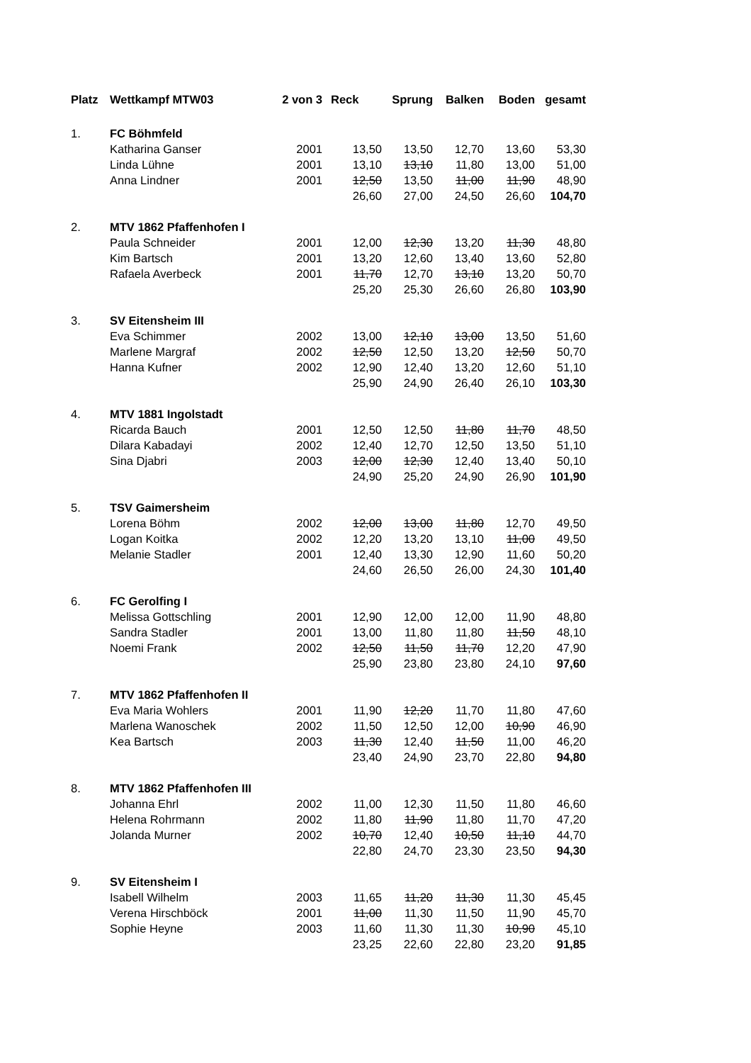| Platz | Wettkampf MTW03 | 2 von 3 | Reck | Sprung | Balken | Boden | gesamt |
| --- | --- | --- | --- | --- | --- | --- | --- |
| 1. | FC Böhmfeld | | | | | | |
| | Katharina Ganser | 2001 | 13,50 | 13,50 | 12,70 | 13,60 | 53,30 |
| | Linda Lühne | 2001 | 13,10 | 13,10 | 11,80 | 13,00 | 51,00 |
| | Anna Lindner | 2001 | 12,50 | 13,50 | 11,00 | 11,90 | 48,90 |
| | | | 26,60 | 27,00 | 24,50 | 26,60 | 104,70 |
| 2. | MTV 1862 Pfaffenhofen I | | | | | | |
| | Paula Schneider | 2001 | 12,00 | 12,30 | 13,20 | 11,30 | 48,80 |
| | Kim Bartsch | 2001 | 13,20 | 12,60 | 13,40 | 13,60 | 52,80 |
| | Rafaela Averbeck | 2001 | 11,70 | 12,70 | 13,10 | 13,20 | 50,70 |
| | | | 25,20 | 25,30 | 26,60 | 26,80 | 103,90 |
| 3. | SV Eitensheim III | | | | | | |
| | Eva Schimmer | 2002 | 13,00 | 12,10 | 13,00 | 13,50 | 51,60 |
| | Marlene Margraf | 2002 | 12,50 | 12,50 | 13,20 | 12,50 | 50,70 |
| | Hanna Kufner | 2002 | 12,90 | 12,40 | 13,20 | 12,60 | 51,10 |
| | | | 25,90 | 24,90 | 26,40 | 26,10 | 103,30 |
| 4. | MTV 1881 Ingolstadt | | | | | | |
| | Ricarda Bauch | 2001 | 12,50 | 12,50 | 11,80 | 11,70 | 48,50 |
| | Dilara Kabadayi | 2002 | 12,40 | 12,70 | 12,50 | 13,50 | 51,10 |
| | Sina Djabri | 2003 | 12,00 | 12,30 | 12,40 | 13,40 | 50,10 |
| | | | 24,90 | 25,20 | 24,90 | 26,90 | 101,90 |
| 5. | TSV Gaimersheim | | | | | | |
| | Lorena Böhm | 2002 | 12,00 | 13,00 | 11,80 | 12,70 | 49,50 |
| | Logan Koitka | 2002 | 12,20 | 13,20 | 13,10 | 11,00 | 49,50 |
| | Melanie Stadler | 2001 | 12,40 | 13,30 | 12,90 | 11,60 | 50,20 |
| | | | 24,60 | 26,50 | 26,00 | 24,30 | 101,40 |
| 6. | FC Gerolfing I | | | | | | |
| | Melissa Gottschling | 2001 | 12,90 | 12,00 | 12,00 | 11,90 | 48,80 |
| | Sandra Stadler | 2001 | 13,00 | 11,80 | 11,80 | 11,50 | 48,10 |
| | Noemi Frank | 2002 | 12,50 | 11,50 | 11,70 | 12,20 | 47,90 |
| | | | 25,90 | 23,80 | 23,80 | 24,10 | 97,60 |
| 7. | MTV 1862 Pfaffenhofen II | | | | | | |
| | Eva Maria Wohlers | 2001 | 11,90 | 12,20 | 11,70 | 11,80 | 47,60 |
| | Marlena Wanoschek | 2002 | 11,50 | 12,50 | 12,00 | 10,90 | 46,90 |
| | Kea Bartsch | 2003 | 11,30 | 12,40 | 11,50 | 11,00 | 46,20 |
| | | | 23,40 | 24,90 | 23,70 | 22,80 | 94,80 |
| 8. | MTV 1862 Pfaffenhofen III | | | | | | |
| | Johanna Ehrl | 2002 | 11,00 | 12,30 | 11,50 | 11,80 | 46,60 |
| | Helena Rohrmann | 2002 | 11,80 | 11,90 | 11,80 | 11,70 | 47,20 |
| | Jolanda Murner | 2002 | 10,70 | 12,40 | 10,50 | 11,10 | 44,70 |
| | | | 22,80 | 24,70 | 23,30 | 23,50 | 94,30 |
| 9. | SV Eitensheim I | | | | | | |
| | Isabell Wilhelm | 2003 | 11,65 | 11,20 | 11,30 | 11,30 | 45,45 |
| | Verena Hirschböck | 2001 | 11,00 | 11,30 | 11,50 | 11,90 | 45,70 |
| | Sophie Heyne | 2003 | 11,60 | 11,30 | 11,30 | 10,90 | 45,10 |
| | | | 23,25 | 22,60 | 22,80 | 23,20 | 91,85 |